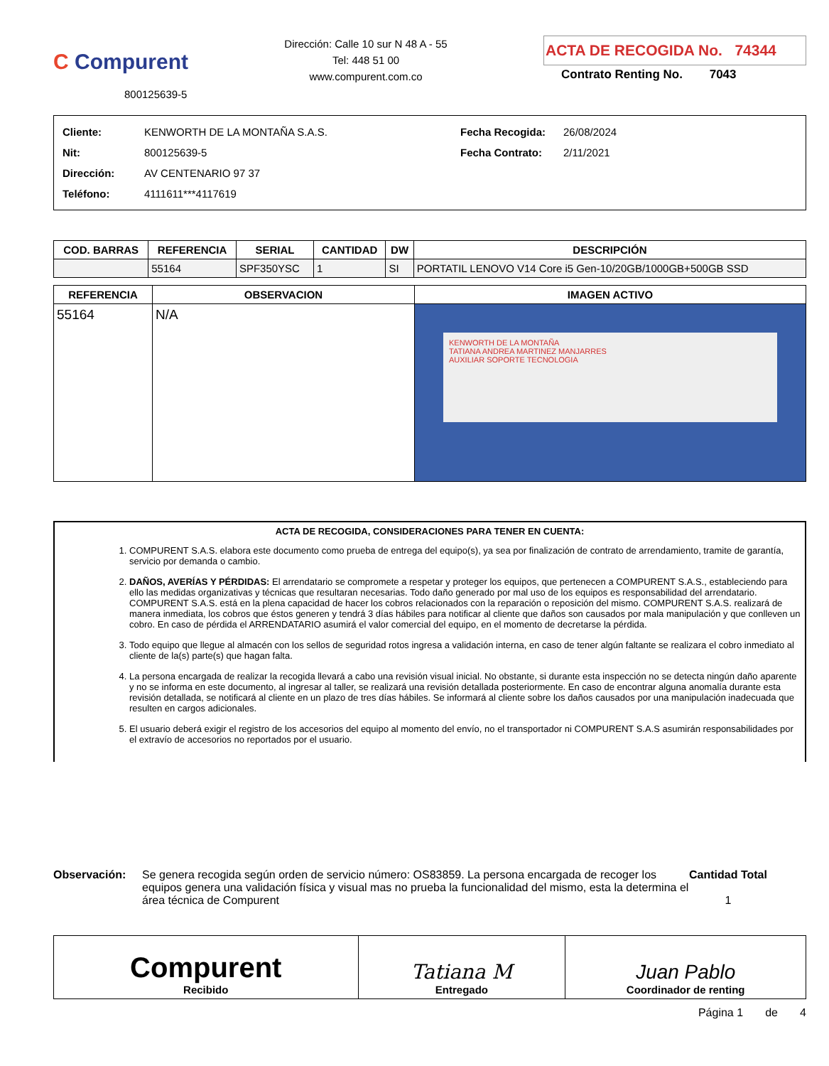C Compurent
800125639-5
Dirección: Calle 10 sur N 48 A - 55
Tel: 448 51 00
www.compurent.com.co
ACTA DE RECOGIDA No. 74344
Contrato Renting No. 7043
Cliente:
Nit:
Dirección:
Teléfono:
KENWORTH DE LA MONTAÑA S.A.S.
800125639-5
AV CENTENARIO 97 37
4111611***4117619
Fecha Recogida:
Fecha Contrato:
26/08/2024
2/11/2021
| COD. BARRAS | REFERENCIA | SERIAL | CANTIDAD | DW | DESCRIPCIÓN |
| --- | --- | --- | --- | --- | --- |
| | 55164 | SPF350YSC | 1 | SI | PORTATIL LENOVO V14 Core i5 Gen-10/20GB/1000GB+500GB SSD |
| REFERENCIA | OBSERVACION | IMAGEN ACTIVO |
| --- | --- | --- |
| 55164 | N/A | KENWORTH DE LA MONTAÑA TATIANA ANDREA MARTINEZ MANJARRES AUXILIAR SOPORTE TECNOLOGIA |
ACTA DE RECOGIDA, CONSIDERACIONES PARA TENER EN CUENTA:
1. COMPURENT S.A.S. elabora este documento como prueba de entrega del equipo(s), ya sea por finalización de contrato de arrendamiento, tramite de garantía, servicio por demanda o cambio.
2. DAÑOS, AVERÍAS Y PÉRDIDAS: El arrendatario se compromete a respetar y proteger los equipos, que pertenecen a COMPURENT S.A.S., estableciendo para ello las medidas organizativas y técnicas que resultaran necesarias. Todo daño generado por mal uso de los equipos es responsabilidad del arrendatario. COMPURENT S.A.S. está en la plena capacidad de hacer los cobros relacionados con la reparación o reposición del mismo. COMPURENT S.A.S. realizará de manera inmediata, los cobros que éstos generen y tendrá 3 días hábiles para notificar al cliente que daños son causados por mala manipulación y que conlleven un cobro. En caso de pérdida el ARRENDATARIO asumirá el valor comercial del equipo, en el momento de decretarse la pérdida.
3. Todo equipo que llegue al almacén con los sellos de seguridad rotos ingresa a validación interna, en caso de tener algún faltante se realizara el cobro inmediato al cliente de la(s) parte(s) que hagan falta.
4. La persona encargada de realizar la recogida llevará a cabo una revisión visual inicial. No obstante, si durante esta inspección no se detecta ningún daño aparente y no se informa en este documento, al ingresar al taller, se realizará una revisión detallada posteriormente. En caso de encontrar alguna anomalía durante esta revisión detallada, se notificará al cliente en un plazo de tres días hábiles. Se informará al cliente sobre los daños causados por una manipulación inadecuada que resulten en cargos adicionales.
5. El usuario deberá exigir el registro de los accesorios del equipo al momento del envío, no el transportador ni COMPURENT S.A.S asumirán responsabilidades por el extravío de accesorios no reportados por el usuario.
Observación: Se genera recogida según orden de servicio número: OS83859. La persona encargada de recoger los equipos genera una validación física y visual mas no prueba la funcionalidad del mismo, esta la determina el área técnica de Compurent
Cantidad Total
1
| Compurent Recibido | Tatiana M Entregado | Juan Pablo Coordinador de renting |
Página 1 de 4